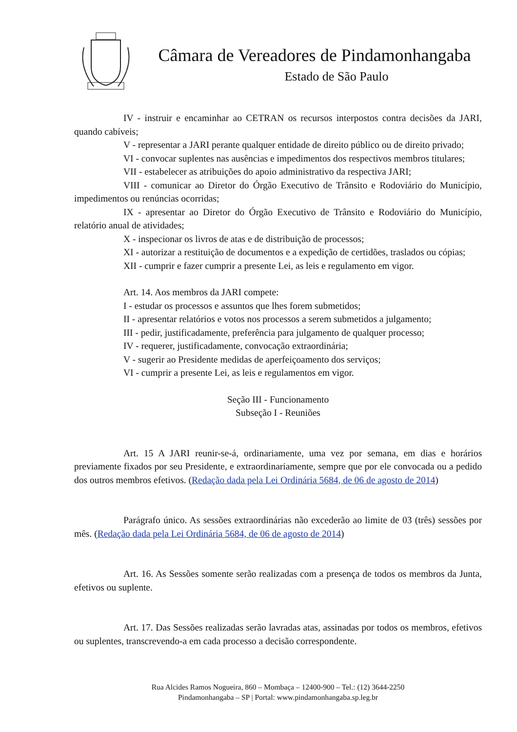Câmara de Vereadores de Pindamonhangaba
Estado de São Paulo
IV - instruir e encaminhar ao CETRAN os recursos interpostos contra decisões da JARI, quando cabíveis;
V - representar a JARI perante qualquer entidade de direito público ou de direito privado;
VI - convocar suplentes nas ausências e impedimentos dos respectivos membros titulares;
VII - estabelecer as atribuições do apoio administrativo da respectiva JARI;
VIII - comunicar ao Diretor do Órgão Executivo de Trânsito e Rodoviário do Município, impedimentos ou renúncias ocorridas;
IX - apresentar ao Diretor do Órgão Executivo de Trânsito e Rodoviário do Município, relatório anual de atividades;
X - inspecionar os livros de atas e de distribuição de processos;
XI - autorizar a restituição de documentos e a expedição de certidões, traslados ou cópias;
XII - cumprir e fazer cumprir a presente Lei, as leis e regulamento em vigor.
Art. 14. Aos membros da JARI compete:
I - estudar os processos e assuntos que lhes forem submetidos;
II - apresentar relatórios e votos nos processos a serem submetidos a julgamento;
III - pedir, justificadamente, preferência para julgamento de qualquer processo;
IV - requerer, justificadamente, convocação extraordinária;
V - sugerir ao Presidente medidas de aperfeiçoamento dos serviços;
VI - cumprir a presente Lei, as leis e regulamentos em vigor.
Seção III - Funcionamento
Subseção I - Reuniões
Art. 15 A JARI reunir-se-á, ordinariamente, uma vez por semana, em dias e horários previamente fixados por seu Presidente, e extraordinariamente, sempre que por ele convocada ou a pedido dos outros membros efetivos. (Redação dada pela Lei Ordinária 5684, de 06 de agosto de 2014)
Parágrafo único. As sessões extraordinárias não excederão ao limite de 03 (três) sessões por mês. (Redação dada pela Lei Ordinária 5684, de 06 de agosto de 2014)
Art. 16. As Sessões somente serão realizadas com a presença de todos os membros da Junta, efetivos ou suplente.
Art. 17. Das Sessões realizadas serão lavradas atas, assinadas por todos os membros, efetivos ou suplentes, transcrevendo-a em cada processo a decisão correspondente.
Rua Alcides Ramos Nogueira, 860 – Mombaça – 12400-900 – Tel.: (12) 3644-2250
Pindamonhangaba – SP | Portal: www.pindamonhangaba.sp.leg.br